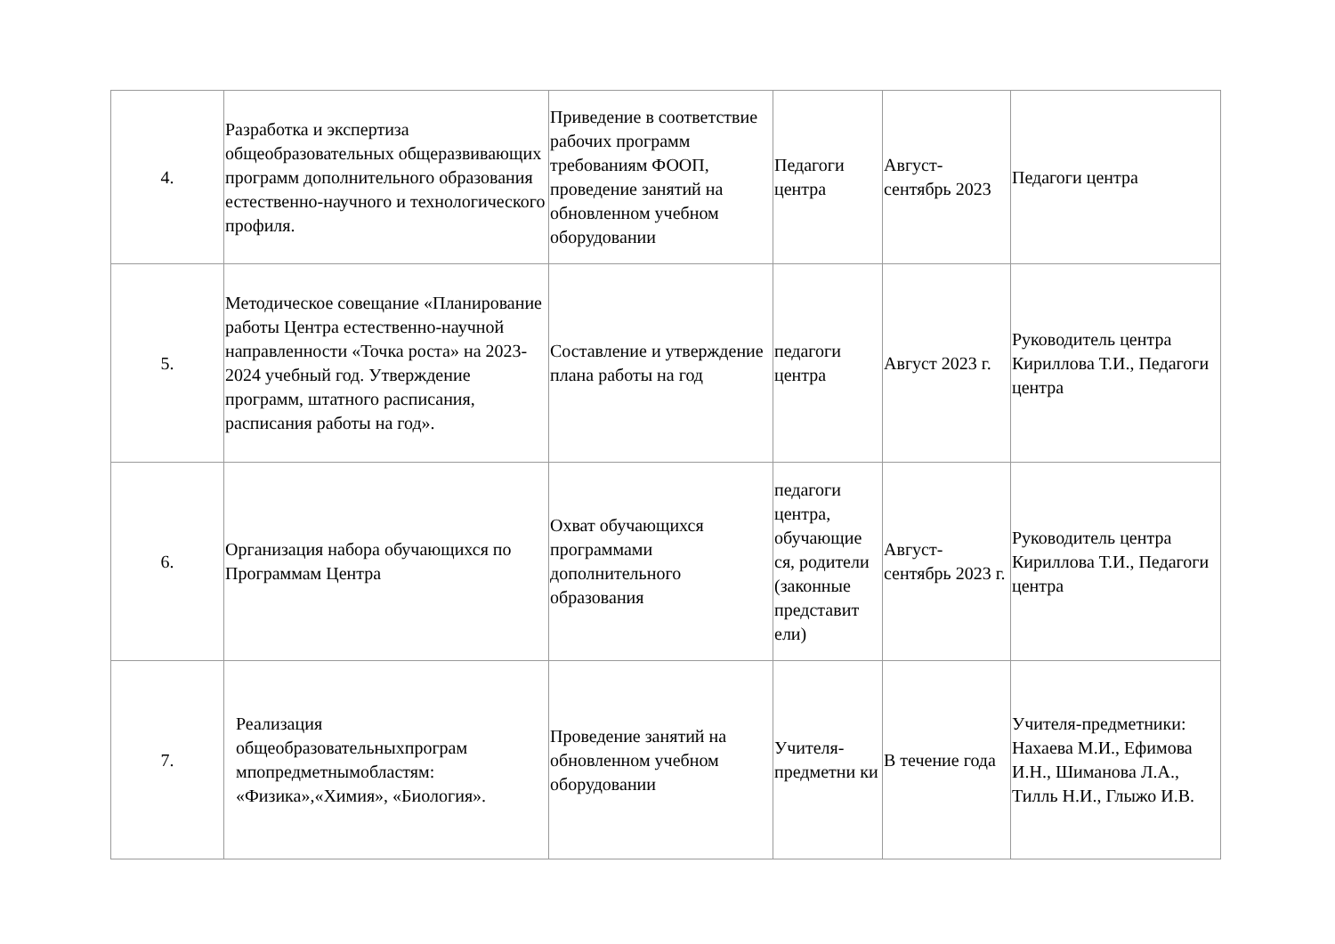| 4. | Разработка и экспертиза общеобразовательных общеразвивающих программ дополнительного образования естественно-научного и технологического профиля. | Приведение в соответствие рабочих программ требованиям ФООП, проведение занятий на обновленном учебном оборудовании | Педагоги центра | Август-сентябрь 2023 | Педагоги центра |
| 5. | Методическое совещание «Планирование работы Центра естественно-научной направленности «Точка роста» на 2023-2024 учебный год. Утверждение программ, штатного расписания, расписания работы на год». | Составление и утверждение плана работы на год | педагоги центра | Август 2023 г. | Руководитель центра Кириллова Т.И., Педагоги центра |
| 6. | Организация набора обучающихся по Программам Центра | Охват обучающихся программами дополнительного образования | педагоги центра, обучающие ся, родители (законные представит ели) | Август-сентябрь 2023 г. | Руководитель центра Кириллова Т.И., Педагоги центра |
| 7. | Реализация общеобразовательныхпрограм мпопредметнымобластям: «Физика»,«Химия», «Биология». | Проведение занятий на обновленном учебном оборудовании | Учителя-предметни ки | В течение года | Учителя-предметники: Нахаева М.И., Ефимова И.Н., Шиманова Л.А., Тилль Н.И., Глыжо И.В. |